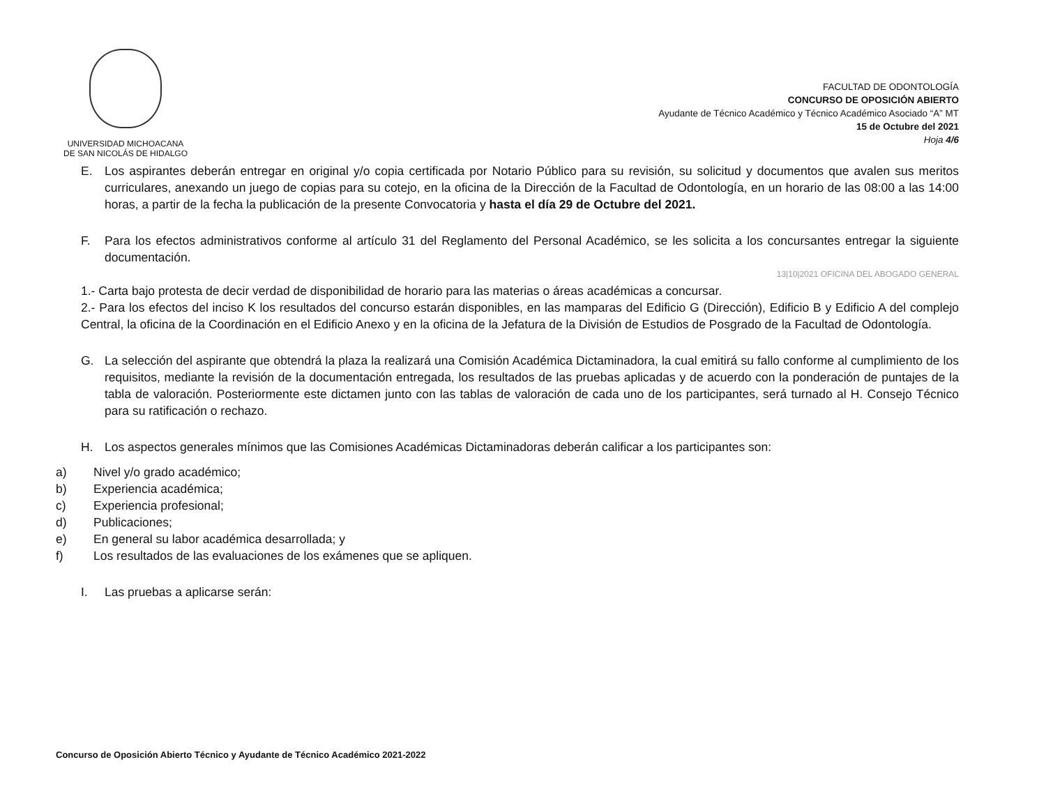UNIVERSIDAD MICHOACANA
DE SAN NICOLÁS DE HIDALGO
FACULTAD DE ODONTOLOGÍA
CONCURSO DE OPOSICIÓN ABIERTO
Ayudante de Técnico Académico y Técnico Académico Asociado “A” MT
15 de Octubre del 2021
Hoja 4/6
E. Los aspirantes deberán entregar en original y/o copia certificada por Notario Público para su revisión, su solicitud y documentos que avalen sus meritos curriculares, anexando un juego de copias para su cotejo, en la oficina de la Dirección de la Facultad de Odontología, en un horario de las 08:00 a las 14:00 horas, a partir de la fecha la publicación de la presente Convocatoria y hasta el día 29 de Octubre del 2021.
F. Para los efectos administrativos conforme al artículo 31 del Reglamento del Personal Académico, se les solicita a los concursantes entregar la siguiente documentación.
13|10|2021 OFICINA DEL ABOGADO GENERAL
1.- Carta bajo protesta de decir verdad de disponibilidad de horario para las materias o áreas académicas a concursar.
2.- Para los efectos del inciso K los resultados del concurso estarán disponibles, en las mamparas del Edificio G (Dirección), Edificio B y Edificio A del complejo Central, la oficina de la Coordinación en el Edificio Anexo y en la oficina de la Jefatura de la División de Estudios de Posgrado de la Facultad de Odontología.
G. La selección del aspirante que obtendrá la plaza la realizará una Comisión Académica Dictaminadora, la cual emitirá su fallo conforme al cumplimiento de los requisitos, mediante la revisión de la documentación entregada, los resultados de las pruebas aplicadas y de acuerdo con la ponderación de puntajes de la tabla de valoración. Posteriormente este dictamen junto con las tablas de valoración de cada uno de los participantes, será turnado al H. Consejo Técnico para su ratificación o rechazo.
H. Los aspectos generales mínimos que las Comisiones Académicas Dictaminadoras deberán calificar a los participantes son:
a) Nivel y/o grado académico;
b) Experiencia académica;
c) Experiencia profesional;
d) Publicaciones;
e) En general su labor académica desarrollada; y
f) Los resultados de las evaluaciones de los exámenes que se apliquen.
I. Las pruebas a aplicarse serán:
Concurso de Oposición Abierto Técnico y Ayudante de Técnico Académico 2021-2022